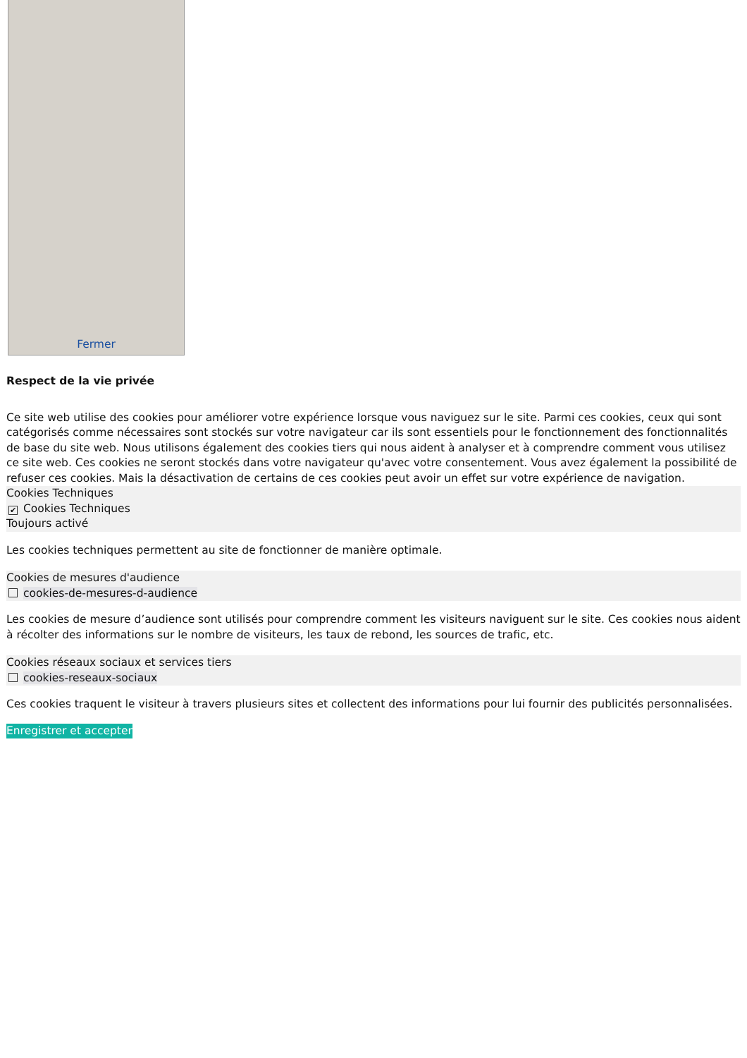Fermer
Respect de la vie privée
Ce site web utilise des cookies pour améliorer votre expérience lorsque vous naviguez sur le site. Parmi ces cookies, ceux qui sont catégorisés comme nécessaires sont stockés sur votre navigateur car ils sont essentiels pour le fonctionnement des fonctionnalités de base du site web. Nous utilisons également des cookies tiers qui nous aident à analyser et à comprendre comment vous utilisez ce site web. Ces cookies ne seront stockés dans votre navigateur qu'avec votre consentement. Vous avez également la possibilité de refuser ces cookies. Mais la désactivation de certains de ces cookies peut avoir un effet sur votre expérience de navigation.
Cookies Techniques
✔ Cookies Techniques
Toujours activé
Les cookies techniques permettent au site de fonctionner de manière optimale.
Cookies de mesures d'audience
cookies-de-mesures-d-audience
Les cookies de mesure d’audience sont utilisés pour comprendre comment les visiteurs naviguent sur le site. Ces cookies nous aident à récolter des informations sur le nombre de visiteurs, les taux de rebond, les sources de trafic, etc.
Cookies réseaux sociaux et services tiers
cookies-reseaux-sociaux
Ces cookies traquent le visiteur à travers plusieurs sites et collectent des informations pour lui fournir des publicités personnalisées.
Enregistrer et accepter